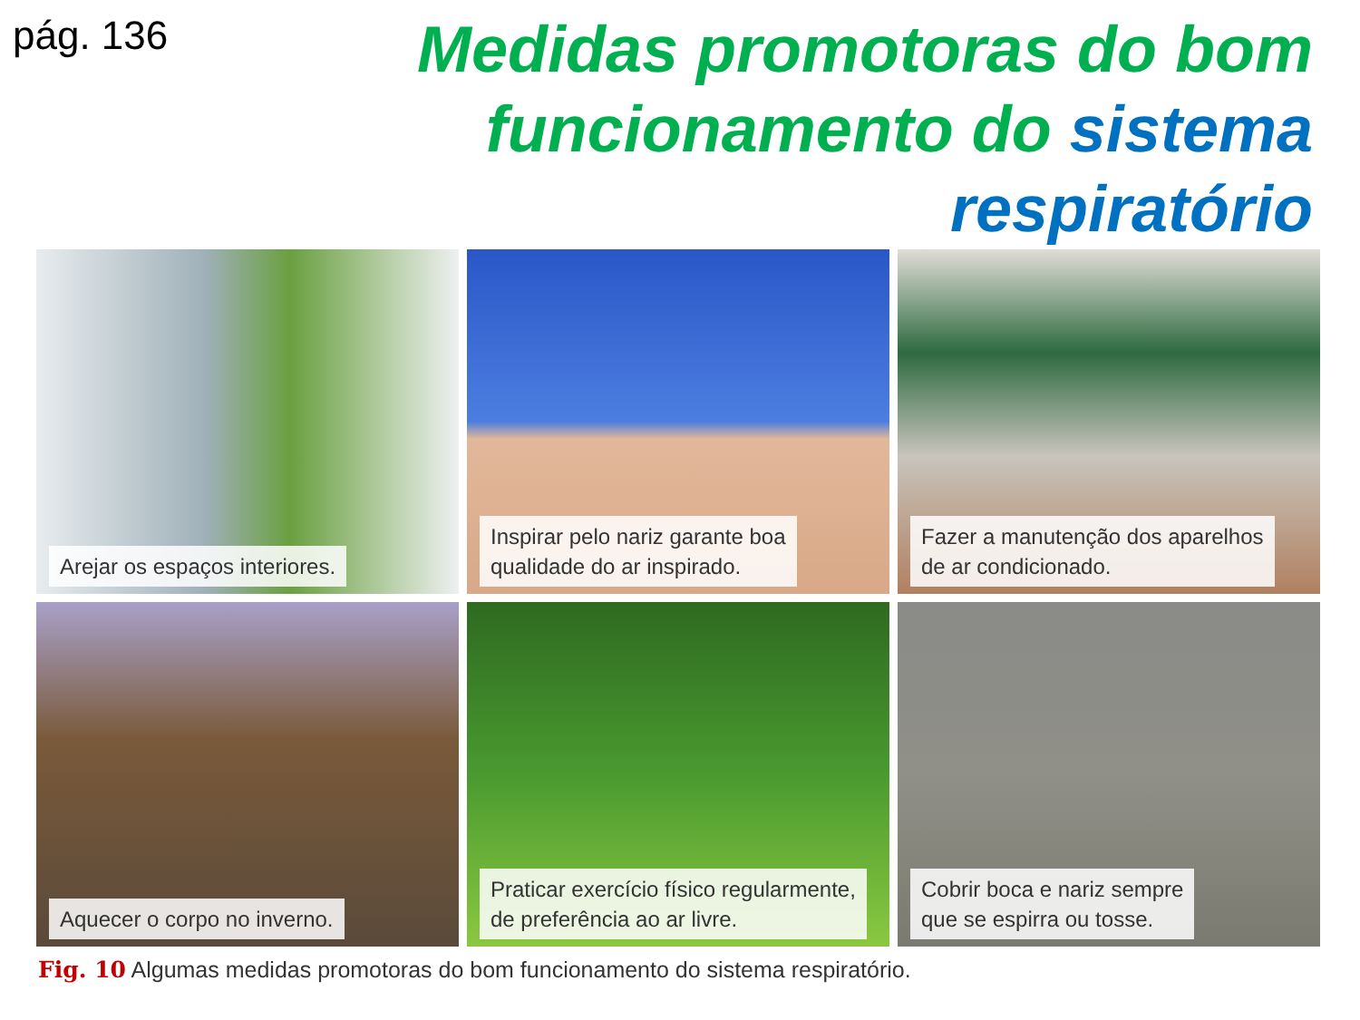pág. 136
Medidas promotoras do bom
funcionamento do sistema
respiratório
Arejar os espaços interiores.
Inspirar pelo nariz garante boa
qualidade do ar inspirado.
Fazer a manutenção dos aparelhos
de ar condicionado.
Aquecer o corpo no inverno.
Praticar exercício físico regularmente,
de preferência ao ar livre.
Cobrir boca e nariz sempre
que se espirra ou tosse.
Fig. 10 Algumas medidas promotoras do bom funcionamento do sistema respiratório.